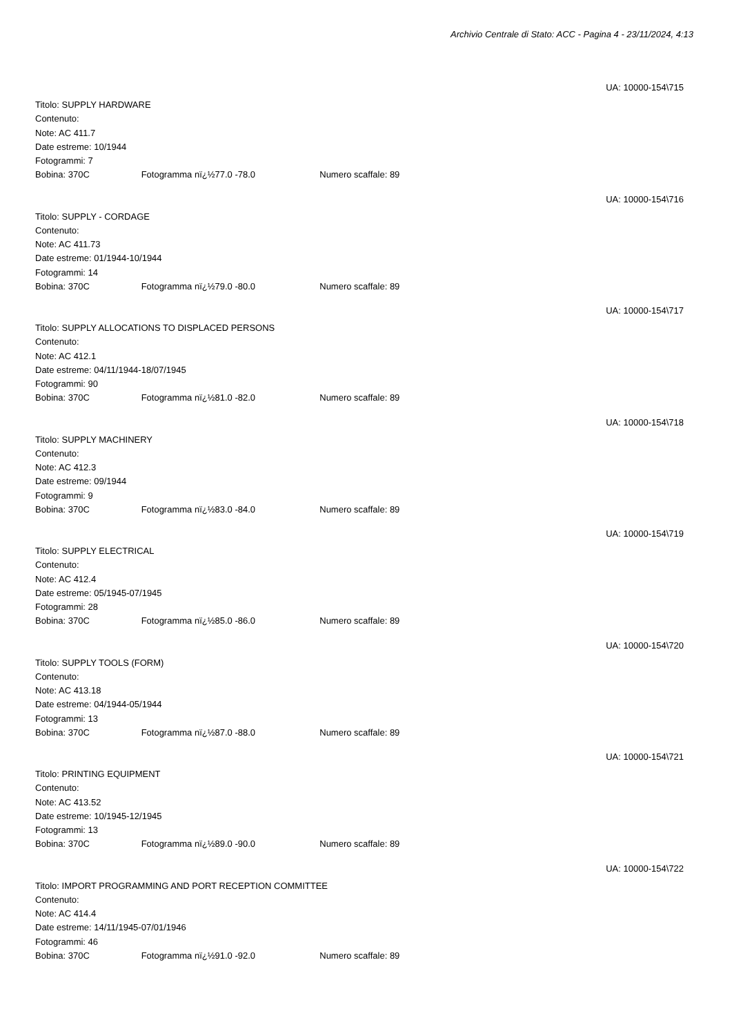Archivio Centrale di Stato: ACC - Pagina 4 - 23/11/2024, 4:13
UA: 10000-154\715
Titolo: SUPPLY HARDWARE
Contenuto:
Note: AC 411.7
Date estreme: 10/1944
Fotogrammi: 7
Bobina: 370C Fotogramma nï¿½77.0 -78.0 Numero scaffale: 89
UA: 10000-154\716
Titolo: SUPPLY - CORDAGE
Contenuto:
Note: AC 411.73
Date estreme: 01/1944-10/1944
Fotogrammi: 14
Bobina: 370C Fotogramma nï¿½79.0 -80.0 Numero scaffale: 89
UA: 10000-154\717
Titolo: SUPPLY ALLOCATIONS TO DISPLACED PERSONS
Contenuto:
Note: AC 412.1
Date estreme: 04/11/1944-18/07/1945
Fotogrammi: 90
Bobina: 370C Fotogramma nï¿½81.0 -82.0 Numero scaffale: 89
UA: 10000-154\718
Titolo: SUPPLY MACHINERY
Contenuto:
Note: AC 412.3
Date estreme: 09/1944
Fotogrammi: 9
Bobina: 370C Fotogramma nï¿½83.0 -84.0 Numero scaffale: 89
UA: 10000-154\719
Titolo: SUPPLY ELECTRICAL
Contenuto:
Note: AC 412.4
Date estreme: 05/1945-07/1945
Fotogrammi: 28
Bobina: 370C Fotogramma nï¿½85.0 -86.0 Numero scaffale: 89
UA: 10000-154\720
Titolo: SUPPLY TOOLS (FORM)
Contenuto:
Note: AC 413.18
Date estreme: 04/1944-05/1944
Fotogrammi: 13
Bobina: 370C Fotogramma nï¿½87.0 -88.0 Numero scaffale: 89
UA: 10000-154\721
Titolo: PRINTING EQUIPMENT
Contenuto:
Note: AC 413.52
Date estreme: 10/1945-12/1945
Fotogrammi: 13
Bobina: 370C Fotogramma nï¿½89.0 -90.0 Numero scaffale: 89
UA: 10000-154\722
Titolo: IMPORT PROGRAMMING AND PORT RECEPTION COMMITTEE
Contenuto:
Note: AC 414.4
Date estreme: 14/11/1945-07/01/1946
Fotogrammi: 46
Bobina: 370C Fotogramma nï¿½91.0 -92.0 Numero scaffale: 89